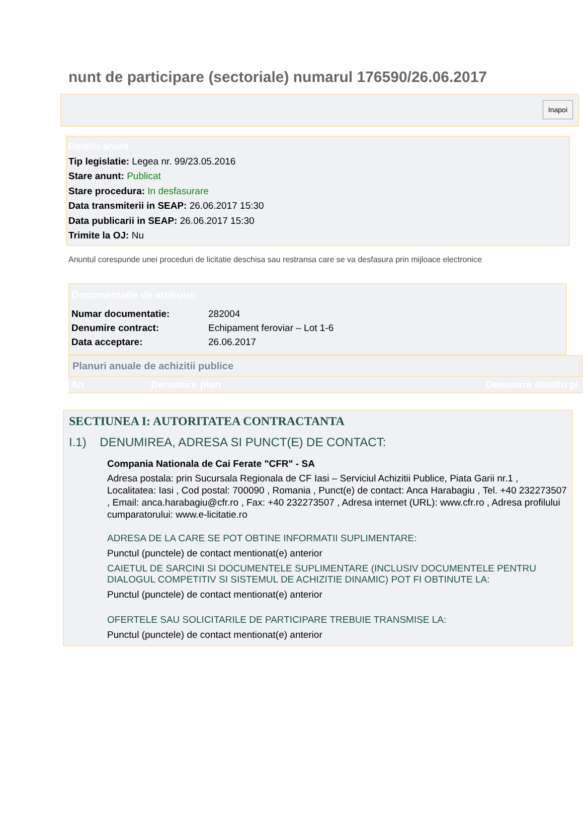nunt de participare (sectoriale) numarul 176590/26.06.2017
Inapoi
Detaliu anunt
Tip legislatie: Legea nr. 99/23.05.2016
Stare anunt: Publicat
Stare procedura: In desfasurare
Data transmiterii in SEAP: 26.06.2017 15:30
Data publicarii in SEAP: 26.06.2017 15:30
Trimite la OJ: Nu
Anuntul corespunde unei proceduri de licitatie deschisa sau restransa care se va desfasura prin mijloace electronice
Documentatie de atribuire
| Numar documentatie: | 282004 |
| Denumire contract: | Echipament feroviar – Lot 1-6 |
| Data acceptare: | 26.06.2017 |
Planuri anuale de achizitii publice
An Denumire plan Denumire detaliu pl
SECTIUNEA I: AUTORITATEA CONTRACTANTA
I.1) DENUMIREA, ADRESA SI PUNCT(E) DE CONTACT:
Compania Nationala de Cai Ferate "CFR" - SA
Adresa postala: prin Sucursala Regionala de CF Iasi – Serviciul Achizitii Publice, Piata Garii nr.1 , Localitatea: Iasi , Cod postal: 700090 , Romania , Punct(e) de contact: Anca Harabagiu , Tel. +40 232273507 , Email: anca.harabagiu@cfr.ro , Fax: +40 232273507 , Adresa internet (URL): www.cfr.ro , Adresa profilului cumparatorului: www.e-licitatie.ro
ADRESA DE LA CARE SE POT OBTINE INFORMATII SUPLIMENTARE:
Punctul (punctele) de contact mentionat(e) anterior
CAIETUL DE SARCINI SI DOCUMENTELE SUPLIMENTARE (INCLUSIV DOCUMENTELE PENTRU DIALOGUL COMPETITIV SI SISTEMUL DE ACHIZITIE DINAMIC) POT FI OBTINUTE LA:
Punctul (punctele) de contact mentionat(e) anterior
OFERTELE SAU SOLICITARILE DE PARTICIPARE TREBUIE TRANSMISE LA:
Punctul (punctele) de contact mentionat(e) anterior